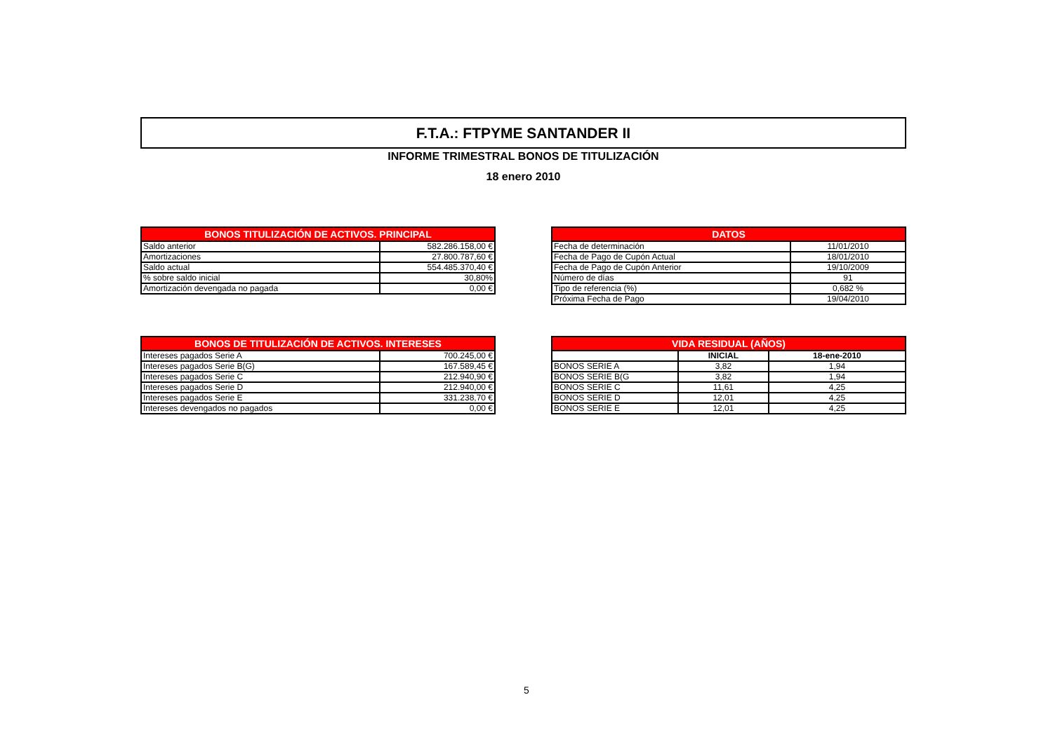F.T.A.: FTPYME SANTANDER II
INFORME TRIMESTRAL BONOS DE TITULIZACIÓN
18 enero 2010
| BONOS TITULIZACIÓN DE ACTIVOS. PRINCIPAL | |
| --- | --- |
| Saldo anterior | 582.286.158,00 € |
| Amortizaciones | 27.800.787,60 € |
| Saldo actual | 554.485.370,40 € |
| % sobre saldo inicial | 30,80% |
| Amortización devengada no pagada | 0,00 € |
| DATOS | |
| --- | --- |
| Fecha de determinación | 11/01/2010 |
| Fecha de Pago de Cupón Actual | 18/01/2010 |
| Fecha de Pago de Cupón Anterior | 19/10/2009 |
| Número de días | 91 |
| Tipo de referencia (%) | 0,682 % |
| Próxima Fecha de Pago | 19/04/2010 |
| BONOS DE TITULIZACIÓN DE ACTIVOS. INTERESES | |
| --- | --- |
| Intereses pagados Serie A | 700.245,00 € |
| Intereses pagados Serie B(G) | 167.589,45 € |
| Intereses pagados Serie C | 212.940,90 € |
| Intereses pagados Serie D | 212.940,00 € |
| Intereses pagados Serie E | 331.238,70 € |
| Intereses devengados no pagados | 0,00 € |
| VIDA RESIDUAL (AÑOS) | | |
| --- | --- | --- |
| | INICIAL | 18-ene-2010 |
| BONOS SERIE A | 3,82 | 1,94 |
| BONOS SERIE B(G | 3,82 | 1,94 |
| BONOS SERIE C | 11,61 | 4,25 |
| BONOS SERIE D | 12,01 | 4,25 |
| BONOS SERIE E | 12,01 | 4,25 |
5